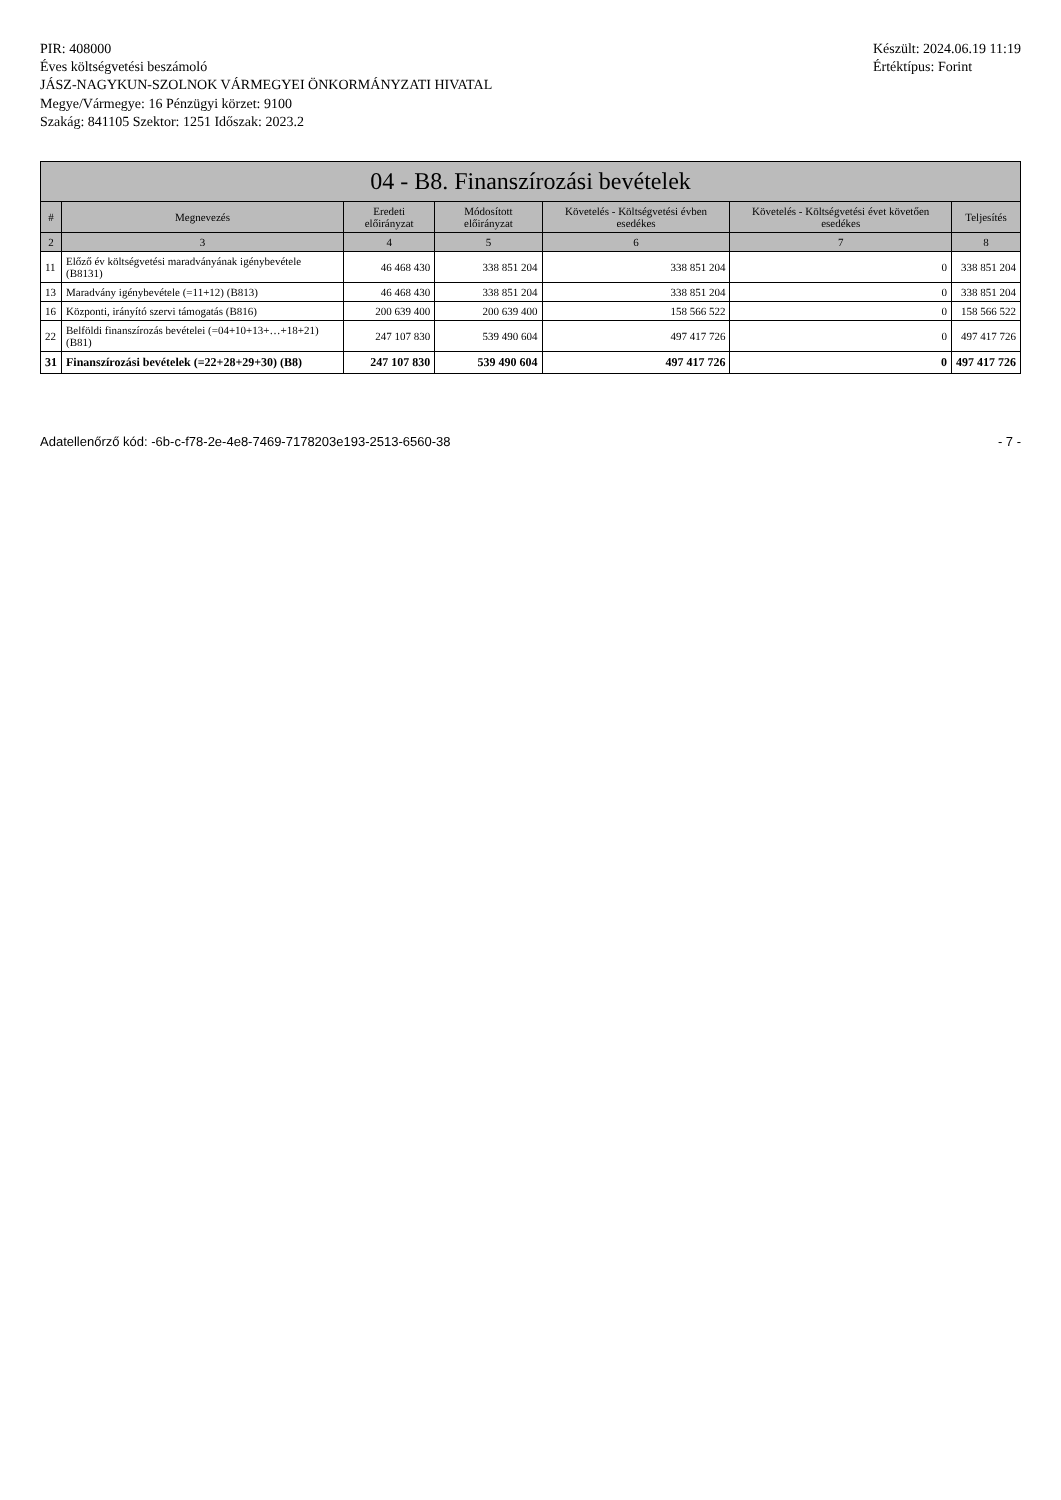PIR: 408000
Éves költségvetési beszámoló
JÁSZ-NAGYKUN-SZOLNOK VÁRMEGYEI ÖNKORMÁNYZATI HIVATAL
Megye/Vármegye: 16 Pénzügyi körzet: 9100
Szakág: 841105 Szektor: 1251 Időszak: 2023.2
Készült: 2024.06.19 11:19
Értéktípus: Forint
04 - B8. Finanszírozási bevételek
| # | Megnevezés | Eredeti előirányzat | Módosított előirányzat | Követelés - Költségvetési évben esedékes | Követelés - Költségvetési évet követően esedékes | Teljesítés |
| --- | --- | --- | --- | --- | --- | --- |
| 2 | 3 | 4 | 5 | 6 | 7 | 8 |
| 11 | Előző év költségvetési maradványának igénybevétele (B8131) | 46 468 430 | 338 851 204 | 338 851 204 | 0 | 338 851 204 |
| 13 | Maradvány igénybevétele (=11+12) (B813) | 46 468 430 | 338 851 204 | 338 851 204 | 0 | 338 851 204 |
| 16 | Központi, irányító szervi támogatás (B816) | 200 639 400 | 200 639 400 | 158 566 522 | 0 | 158 566 522 |
| 22 | Belföldi finanszírozás bevételei (=04+10+13+…+18+21) (B81) | 247 107 830 | 539 490 604 | 497 417 726 | 0 | 497 417 726 |
| 31 | Finanszírozási bevételek (=22+28+29+30) (B8) | 247 107 830 | 539 490 604 | 497 417 726 | 0 | 497 417 726 |
Adatellenőrző kód: -6b-c-f78-2e-4e8-7469-7178203e193-2513-6560-38
- 7 -